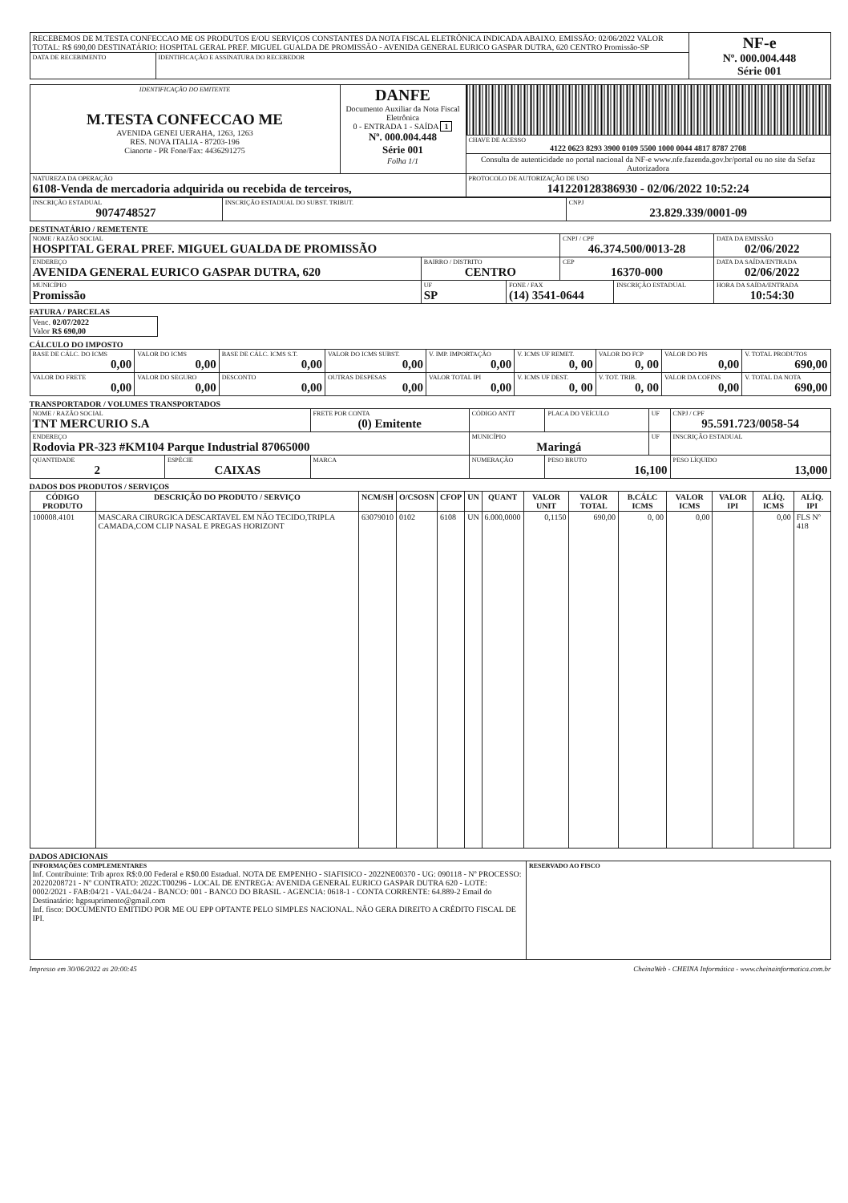| RECEBEMOS DE M.TESTA CONFECCAO ME OS PRODUTOS E/OU SERVIÇOS CONSTANTES DA NOTA FISCAL ELETRÔNICA INDICADA ABAIXO. EMISSÃO: 02/06/2022 VALOR TOTAL: R$ 690,00 DESTINATÁRIO: HOSPITAL GERAL PREF. MIGUEL GUALDA DE PROMISSÃO - AVENIDA GENERAL EURICO GASPAR DUTRA, 620 CENTRO Promissão-SP | | NF-e Nº. 000.004.448 Série 001 |
| DATA DE RECEBIMENTO | IDENTIFICAÇÃO E ASSINATURA DO RECEBEDOR | |
| IDENTIFICAÇÃO DO EMITENTE M.TESTA CONFECCAO ME AVENIDA GENEI UERAHA, 1263, 1263 RES. NOVA ITALIA - 87203-196 Cianorte - PR Fone/Fax: 4436291275 | DANFE Documento Auxiliar da Nota Fiscal Eletrônica 0 - ENTRADA 1 - SAÍDA 1 Nº. 000.004.448 Série 001 Folha 1/1 | |
| | | CHAVE DE ACESSO 4122 0623 8293 3900 0109 5500 1000 0044 4817 8787 2708 |
| | | Consulta de autenticidade no portal nacional da NF-e www.nfe.fazenda.gov.br/portal ou no site da Sefaz Autorizadora |
| NATUREZA DA OPERAÇÃO 6108-Venda de mercadoria adquirida ou recebida de terceiros, | | PROTOCOLO DE AUTORIZAÇÃO DE USO 141220128386930 - 02/06/2022 10:52:24 |
| INSCRIÇÃO ESTADUAL 9074748527 | INSCRIÇÃO ESTADUAL DO SUBST. TRIBUT. | CNPJ 23.829.339/0001-09 |
DESTINATÁRIO / REMETENTE
| NOME / RAZÃO SOCIAL HOSPITAL GERAL PREF. MIGUEL GUALDA DE PROMISSÃO | | | CNPJ / CPF 46.374.500/0013-28 | | DATA DA EMISSÃO 02/06/2022 |
| ENDEREÇO AVENIDA GENERAL EURICO GASPAR DUTRA, 620 | BAIRRO / DISTRITO CENTRO | | CEP 16370-000 | | DATA DA SAÍDA/ENTRADA 02/06/2022 |
| MUNICÍPIO Promissão | UF SP | FONE / FAX (14) 3541-0644 | | INSCRIÇÃO ESTADUAL | HORA DA SAÍDA/ENTRADA 10:54:30 |
FATURA / PARCELAS
| Venc. 02/07/2022 Valor R$ 690,00 |
CÁLCULO DO IMPOSTO
| BASE DE CÁLC. DO ICMS 0,00 | VALOR DO ICMS 0,00 | BASE DE CÁLC. ICMS S.T. 0,00 | VALOR DO ICMS SUBST. 0,00 | V. IMP. IMPORTAÇÃO 0,00 | V. ICMS UF REMET. 0, 00 | VALOR DO FCP 0, 00 | VALOR DO PIS 0,00 | V. TOTAL PRODUTOS 690,00 |
| VALOR DO FRETE 0,00 | VALOR DO SEGURO 0,00 | DESCONTO 0,00 | OUTRAS DESPESAS 0,00 | VALOR TOTAL IPI 0,00 | V. ICMS UF DEST. 0, 00 | V. TOT. TRIB. 0, 00 | VALOR DA COFINS 0,00 | V. TOTAL DA NOTA 690,00 |
TRANSPORTADOR / VOLUMES TRANSPORTADOS
| NOME / RAZÃO SOCIAL TNT MERCURIO S.A | | FRETE POR CONTA (0) Emitente | CÓDIGO ANTT | PLACA DO VEÍCULO | UF | CNPJ / CPF 95.591.723/0058-54 |
| ENDEREÇO Rodovia PR-323 #KM104 Parque Industrial 87065000 | | | MUNICÍPIO Maringá | | UF | INSCRIÇÃO ESTADUAL |
| QUANTIDADE 2 | ESPÉCIE CAIXAS | MARCA | NUMERAÇÃO | PESO BRUTO 16,100 | | PESO LÍQUIDO 13,000 |
DADOS DOS PRODUTOS / SERVIÇOS
| CÓDIGO PRODUTO | DESCRIÇÃO DO PRODUTO / SERVIÇO | NCM/SH | O/CSOSN | CFOP | UN | QUANT | VALOR UNIT | VALOR TOTAL | B.CÁLC ICMS | VALOR ICMS | VALOR IPI | ALÍQ. ICMS | ALÍQ. IPI |
| --- | --- | --- | --- | --- | --- | --- | --- | --- | --- | --- | --- | --- | --- |
| 100008.4101 | MASCARA CIRURGICA DESCARTAVEL EM NÃO TECIDO,TRIPLA CAMADA,COM CLIP NASAL E PREGAS HORIZONT | 63079010 | 0102 | 6108 | UN | 6.000,0000 | 0,1150 | 690,00 | 0, 00 | 0,00 | | 0,00 | FLS Nº 418 |
DADOS ADICIONAIS
| INFORMAÇÕES COMPLEMENTARES Inf. Contribuinte: Trib aprox R$:0.00 Federal e R$0.00 Estadual. NOTA DE EMPENHO - SIAFISICO - 2022NE00370 - UG: 090118 - Nº PROCESSO: 20220208721 - Nº CONTRATO: 2022CT00296 - LOCAL DE ENTREGA: AVENIDA GENERAL EURICO GASPAR DUTRA 620 - LOTE: 0002/2021 - FAB:04/21 - VAL:04/24 - BANCO: 001 - BANCO DO BRASIL - AGENCIA: 0618-1 - CONTA CORRENTE: 64.889-2 Email do Destinatário: hgpsuprimento@gmail.com Inf. fisco: DOCUMENTO EMITIDO POR ME OU EPP OPTANTE PELO SIMPLES NACIONAL. NÃO GERA DIREITO A CRÉDITO FISCAL DE IPI. | RESERVADO AO FISCO |
Impresso em 30/06/2022 as 20:00:45 CheinaWeb - CHEINA Informática - www.cheinainformatica.com.br